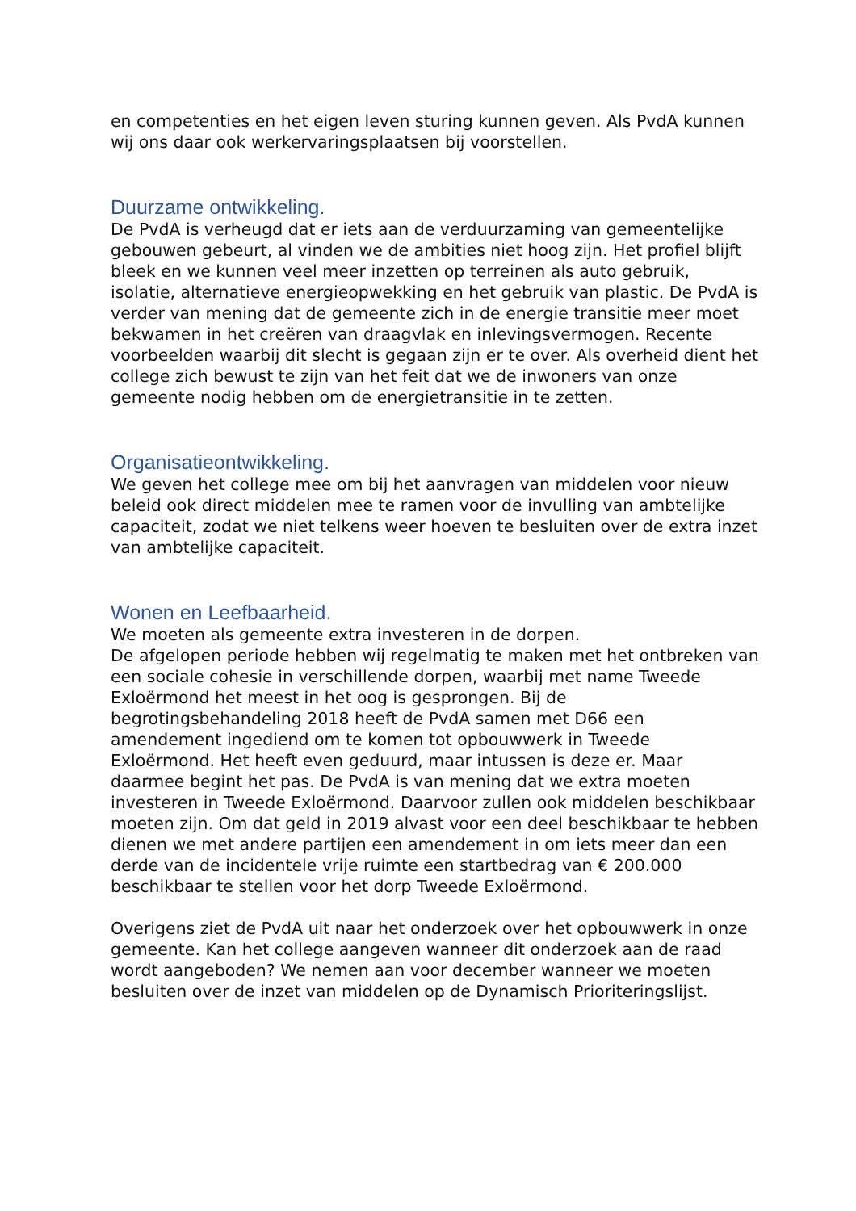en competenties en het eigen leven sturing kunnen geven. Als PvdA kunnen wij ons daar ook werkervaringsplaatsen bij voorstellen.
Duurzame ontwikkeling.
De PvdA is verheugd dat er iets aan de verduurzaming van gemeentelijke gebouwen gebeurt, al vinden we de ambities niet hoog zijn. Het profiel blijft bleek en we kunnen veel meer inzetten op terreinen als auto gebruik, isolatie, alternatieve energieopwekking en het gebruik van plastic. De PvdA is verder van mening dat de gemeente zich in de energie transitie meer moet bekwamen in het creëren van draagvlak en inlevingsvermogen. Recente voorbeelden waarbij dit slecht is gegaan zijn er te over. Als overheid dient het college zich bewust te zijn van het feit dat we de inwoners van onze gemeente nodig hebben om de energietransitie in te zetten.
Organisatieontwikkeling.
We geven het college mee om bij het aanvragen van middelen voor nieuw beleid ook direct middelen mee te ramen voor de invulling van ambtelijke capaciteit, zodat we niet telkens weer hoeven te besluiten over de extra inzet van ambtelijke capaciteit.
Wonen en Leefbaarheid.
We moeten als gemeente extra investeren in de dorpen.
De afgelopen periode hebben wij regelmatig te maken met het ontbreken van een sociale cohesie in verschillende dorpen, waarbij met name Tweede Exloërmond het meest in het oog is gesprongen. Bij de begrotingsbehandeling 2018 heeft de PvdA samen met D66 een amendement ingediend om te komen tot opbouwwerk in Tweede Exloërmond. Het heeft even geduurd, maar intussen is deze er. Maar daarmee begint het pas. De PvdA is van mening dat we extra moeten investeren in Tweede Exloërmond. Daarvoor zullen ook middelen beschikbaar moeten zijn. Om dat geld in 2019 alvast voor een deel beschikbaar te hebben dienen we met andere partijen een amendement in om iets meer dan een derde van de incidentele vrije ruimte een startbedrag van € 200.000 beschikbaar te stellen voor het dorp Tweede Exloërmond.
Overigens ziet de PvdA uit naar het onderzoek over het opbouwwerk in onze gemeente. Kan het college aangeven wanneer dit onderzoek aan de raad wordt aangeboden? We nemen aan voor december wanneer we moeten besluiten over de inzet van middelen op de Dynamisch Prioriteringslijst.